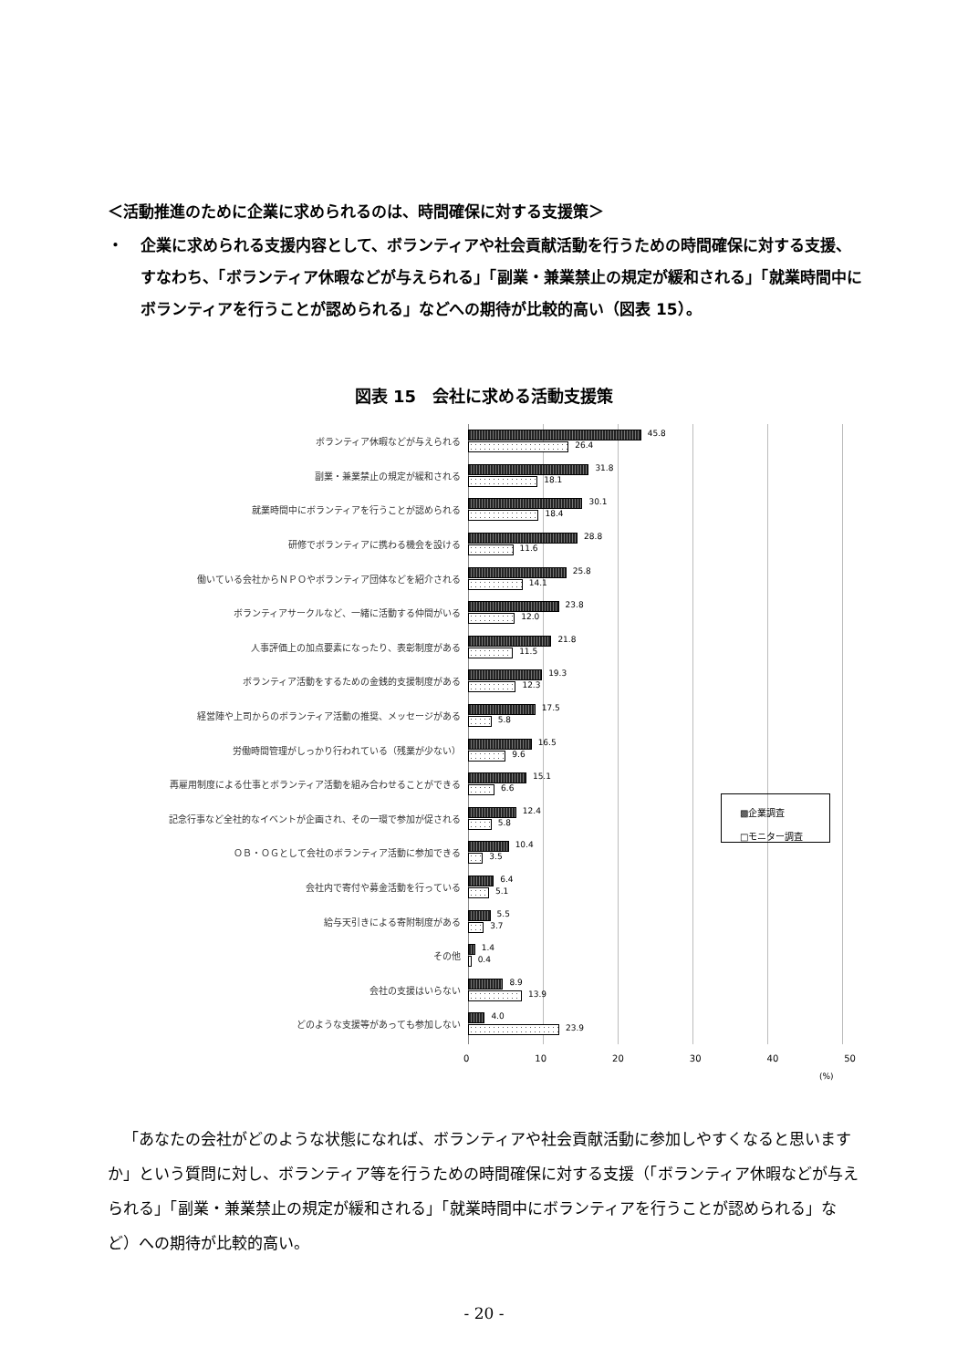＜活動推進のために企業に求められるのは、時間確保に対する支援策＞
・ 企業に求められる支援内容として、ボランティアや社会貢献活動を行うための時間確保に対する支援、すなわち、「ボランティア休暇などが与えられる」「副業・兼業禁止の規定が緩和される」「就業時間中にボランティアを行うことが認められる」などへの期待が比較的高い（図表 15）。
図表 15　会社に求める活動支援策
ボランティア休暇などが与えられる
45.8
26.4
副業・兼業禁止の規定が緩和される
31.8
18.1
就業時間中にボランティアを行うことが認められる
30.1
18.4
研修でボランティアに携わる機会を設ける
28.8
11.6
働いている会社からＮＰＯやボランティア団体などを紹介される
25.8
14.1
ボランティアサークルなど、一緒に活動する仲間がいる
23.8
12.0
人事評価上の加点要素になったり、表彰制度がある
21.8
11.5
ボランティア活動をするための金銭的支援制度がある
19.3
12.3
経営陣や上司からのボランティア活動の推奨、メッセージがある
17.5
5.8
労働時間管理がしっかり行われている（残業が少ない）
16.5
9.6
再雇用制度による仕事とボランティア活動を組み合わせることができる
15.1
6.6
記念行事など全社的なイベントが企画され、その一環で参加が促される
12.4
5.8
ＯＢ・ＯＧとして会社のボランティア活動に参加できる
10.4
3.5
会社内で寄付や募金活動を行っている
6.4
5.1
給与天引きによる寄附制度がある
5.5
3.7
その他
1.4
0.4
会社の支援はいらない
8.9
13.9
どのような支援等があっても参加しない
4.0
23.9
▩企業調査
□モニター調査
0 10 20 30 40 50
(%)
「あなたの会社がどのような状態になれば、ボランティアや社会貢献活動に参加しやすくなると思いますか」という質問に対し、ボランティア等を行うための時間確保に対する支援（「ボランティア休暇などが与えられる」「副業・兼業禁止の規定が緩和される」「就業時間中にボランティアを行うことが認められる」など）への期待が比較的高い。
- 20 -